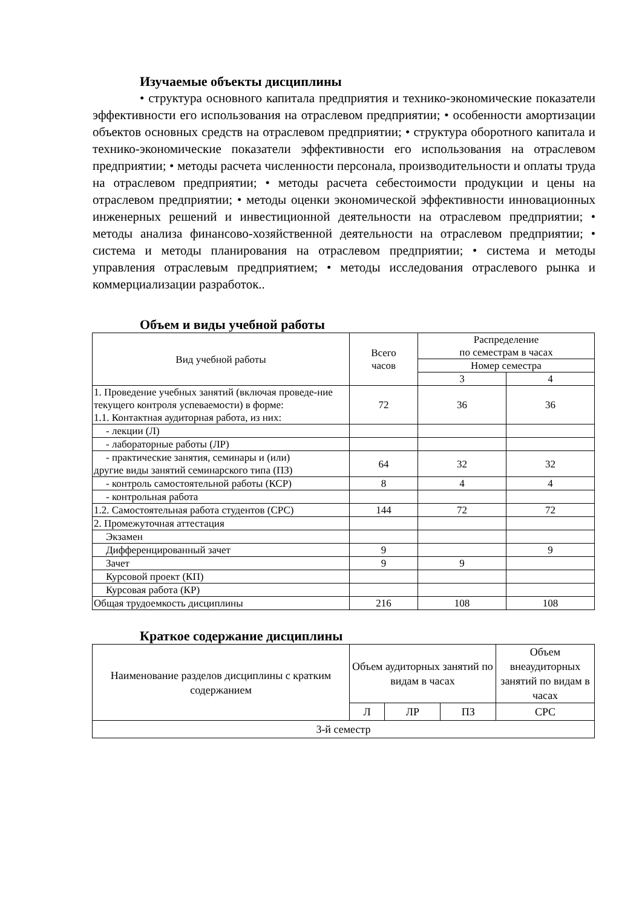Изучаемые объекты дисциплины
• структура основного капитала предприятия и технико-экономические показатели эффективности его использования на отраслевом предприятии; • особенности амортизации объектов основных средств на отраслевом предприятии; • структура оборотного капитала и технико-экономические показатели эффективности его использования на отраслевом предприятии; • методы расчета численности персонала, производительности и оплаты труда на отраслевом предприятии; • методы расчета себестоимости продукции и цены на отраслевом предприятии; • методы оценки экономической эффективности инновационных инженерных решений и инвестиционной деятельности на отраслевом предприятии; • методы анализа финансово-хозяйственной деятельности на отраслевом предприятии; • система и методы планирования на отраслевом предприятии; • система и методы управления отраслевым предприятием; • методы исследования отраслевого рынка и коммерциализации разработок..
Объем и виды учебной работы
| Вид учебной работы | Всего часов | Распределение по семестрам в часах | |
| --- | --- | --- | --- |
| | | Номер семестра | |
| | | 3 | 4 |
| 1. Проведение учебных занятий (включая проведе-ние текущего контроля успеваемости) в форме: 1.1. Контактная аудиторная работа, из них: | 72 | 36 | 36 |
| - лекции (Л) | | | |
| - лабораторные работы (ЛР) | | | |
| - практические занятия, семинары и (или) другие виды занятий семинарского типа (ПЗ) | 64 | 32 | 32 |
| - контроль самостоятельной работы (КСР) | 8 | 4 | 4 |
| - контрольная работа | | | |
| 1.2. Самостоятельная работа студентов (СРС) | 144 | 72 | 72 |
| 2. Промежуточная аттестация | | | |
| Экзамен | | | |
| Дифференцированный зачет | 9 | | 9 |
| Зачет | 9 | 9 | |
| Курсовой проект (КП) | | | |
| Курсовая работа (КР) | | | |
| Общая трудоемкость дисциплины | 216 | 108 | 108 |
Краткое содержание дисциплины
| Наименование разделов дисциплины с кратким содержанием | Объем аудиторных занятий по видам в часах | | | Объем внеаудиторных занятий по видам в часах |
| --- | --- | --- | --- | --- |
| | Л | ЛР | ПЗ | СРС |
| 3-й семестр | | | | |